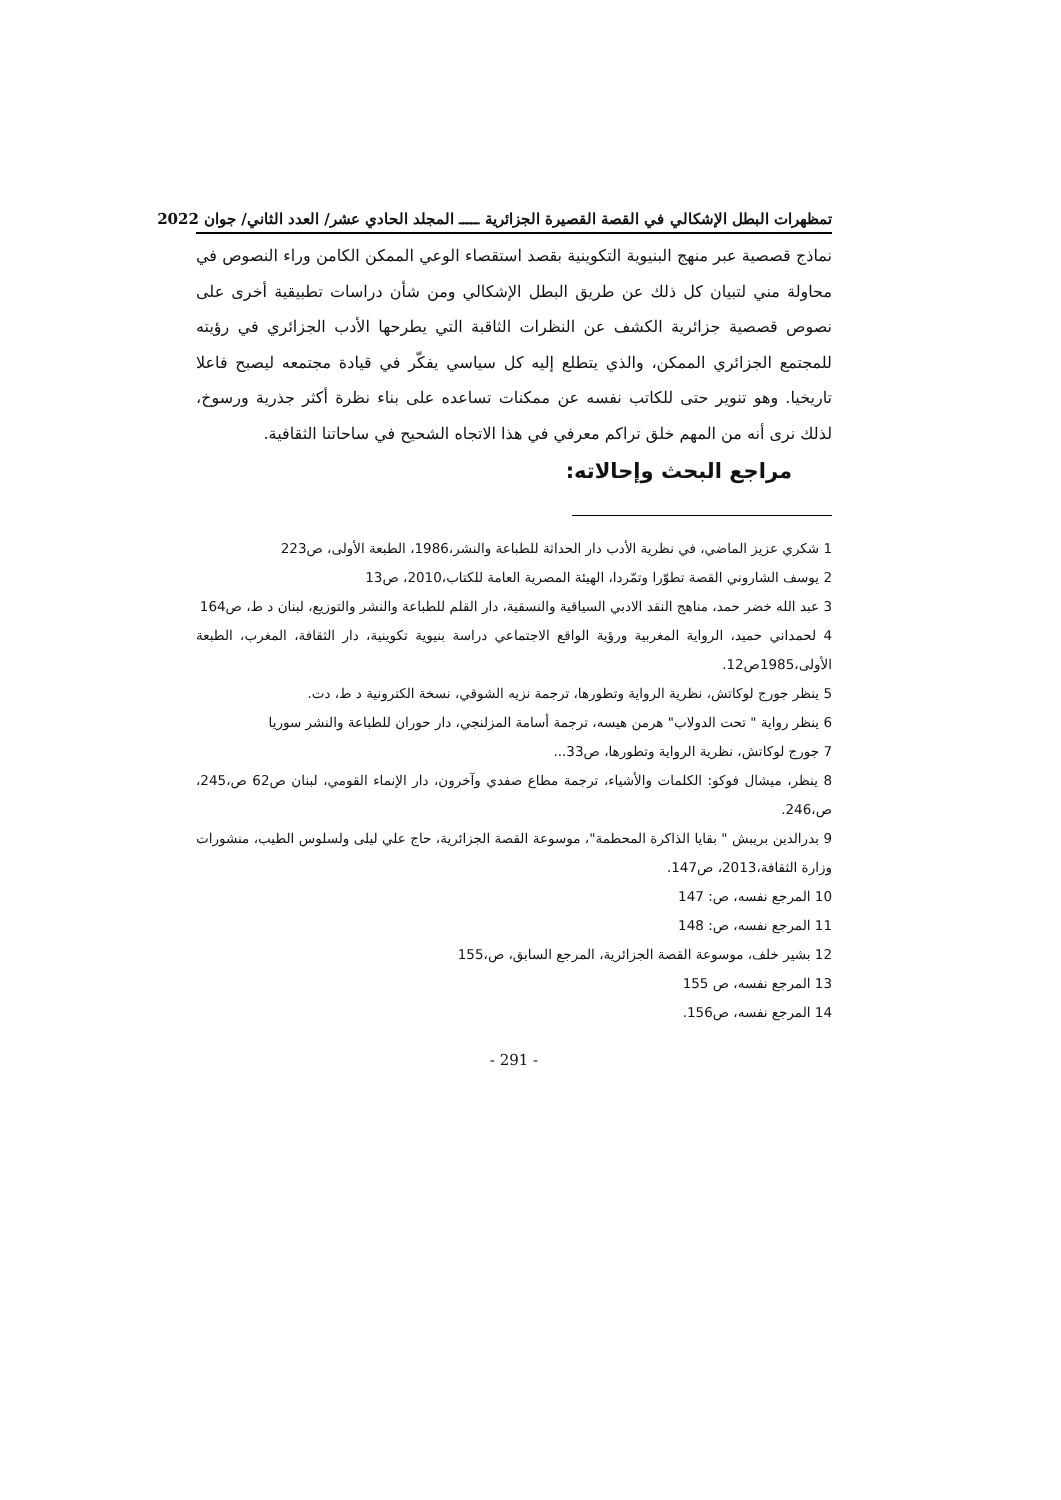تمظهرات البطل الإشكالي في القصة القصيرة الجزائرية ـــــ المجلد الحادي عشر/ العدد الثاني/ جوان 2022
نماذج قصصية عبر منهج البنيوية التكوينية بقصد استقصاء الوعي الممكن الكامن وراء النصوص في محاولة مني لتبيان كل ذلك عن طريق البطل الإشكالي ومن شأن دراسات تطبيقية أخرى على نصوص قصصية جزائرية الكشف عن النظرات الثاقبة التي يطرحها الأدب الجزائري في رؤيته للمجتمع الجزائري الممكن، والذي يتطلع إليه كل سياسي يفكّر في قيادة مجتمعه ليصبح فاعلا تاريخيا. وهو تنوير حتى للكاتب نفسه عن ممكنات تساعده على بناء نظرة أكثر جذرية ورسوخ، لذلك نرى أنه من المهم خلق تراكم معرفي في هذا الاتجاه الشحيح في ساحاتنا الثقافية.
مراجع البحث وإحالاته:
1 شكري عزيز الماضي، في نظرية الأدب دار الحداثة للطباعة والنشر،1986، الطبعة الأولى، ص223
2 يوسف الشاروني القصة تطوّرا وتمّردا، الهيئة المصرية العامة للكتاب،2010، ص13
3 عبد الله خضر حمد، مناهج النقد الادبي السياقية والنسقية، دار القلم للطباعة والنشر والتوزيع، لبنان د ط، ص164
4 لحمداني حميد، الرواية المغربية ورؤية الواقع الاجتماعي دراسة بنيوية تكوينية، دار الثقافة، المغرب، الطبعة الأولى،1985ص12.
5 ينظر جورج لوكاتش، نظرية الرواية وتطورها، ترجمة نزيه الشوقي، نسخة الكترونية د ط، دت.
6 ينظر رواية " تحت الدولاب" هرمن هيسه، ترجمة أسامة المزلنجي، دار حوران للطباعة والنشر سوريا
7 جورج لوكاتش، نظرية الرواية وتطورها، ص33...
8 ينظر، ميشال فوكو: الكلمات والأشياء، ترجمة مطاع صفدي وآخرون، دار الإنماء القومي، لبنان ص62 ص،245، ص،246.
9 بدرالدين بريبش " بقايا الذاكرة المحطمة"، موسوعة القصة الجزائرية، حاج علي ليلى ولسلوس الطيب، منشورات وزارة الثقافة،2013، ص147.
10 المرجع نفسه، ص: 147
11 المرجع نفسه، ص: 148
12 بشير خلف، موسوعة القصة الجزائرية، المرجع السابق، ص،155
13 المرجع نفسه، ص 155
14 المرجع نفسه، ص156.
- 291 -